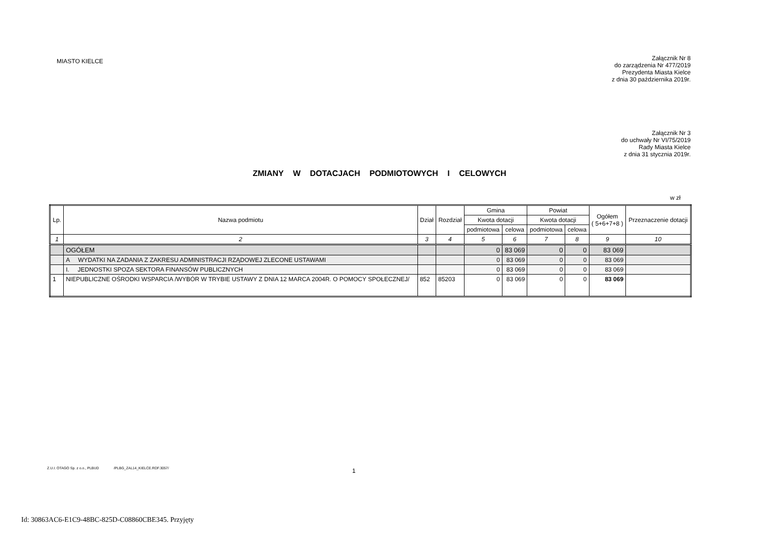MIASTO KIELCE
Załącznik Nr 8
do zarządzenia Nr 477/2019
Prezydenta Miasta Kielce
z dnia 30 października 2019r.
Załącznik Nr 3
do uchwały Nr VI/75/2019
Rady Miasta Kielce
z dnia 31 stycznia 2019r.
ZMIANY W DOTACJACH PODMIOTOWYCH I CELOWYCH
w zł
| Lp. | Nazwa podmiotu | Dział | Rozdział | Gmina | | Powiat | | Ogółem ( 5+6+7+8 ) | Przeznaczenie dotacji |
| --- | --- | --- | --- | --- | --- | --- | --- | --- | --- |
| | | | | Kwota dotacji | | Kwota dotacji | | | |
| | | | | podmiotowa | celowa | podmiotowa | celowa | | |
| 1 | 2 | 3 | 4 | 5 | 6 | 7 | 8 | 9 | 10 |
| | OGÓŁEM | | | 0 | 83 069 | 0 | 0 | 83 069 | |
| | A WYDATKI NA ZADANIA Z ZAKRESU ADMINISTRACJI RZĄDOWEJ ZLECONE USTAWAMI | | | 0 | 83 069 | 0 | 0 | 83 069 | |
| | I. JEDNOSTKI SPOZA SEKTORA FINANSÓW PUBLICZNYCH | | | 0 | 83 069 | 0 | 0 | 83 069 | |
| 1 | NIEPUBLICZNE OŚRODKI WSPARCIA /WYBÓR W TRYBIE USTAWY Z DNIA 12 MARCA 2004R. O POMOCY SPOŁECZNEJ/ | 852 | 85203 | 0 | 83 069 | 0 | 0 | 83 069 | |
Z.U.I. OTAGO Sp. z o.o., PLBUD /PLBG_ZAL14_KIELCE.RDF.3057/
1
Id: 30863AC6-E1C9-48BC-825D-C08860CBE345. Przyjęty